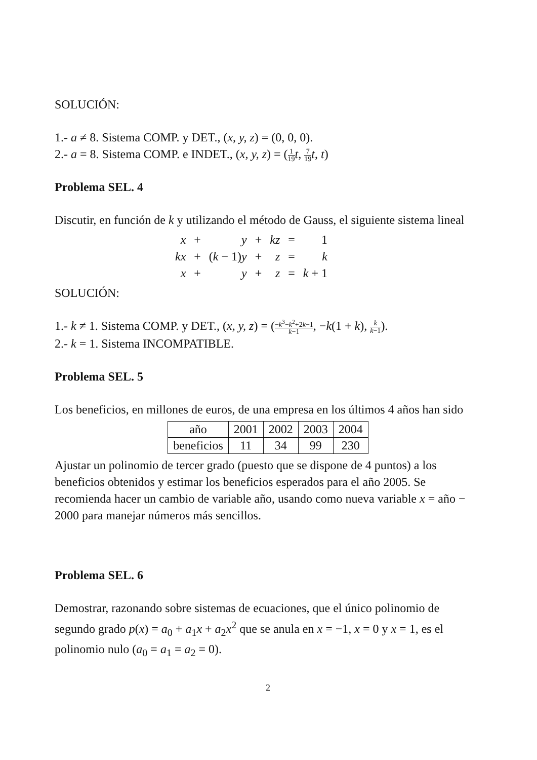SOLUCIÓN:
1.- a ≠ 8. Sistema COMP. y DET., (x, y, z) = (0, 0, 0).
2.- a = 8. Sistema COMP. e INDET., (x, y, z) = (1 19 t, 7 19 t, t)
Problema SEL. 4
Discutir, en función de k y utilizando el método de Gauss, el siguiente sistema lineal
| x | + | y | + | kz | = | 1 |
| kx | + | ( k − 1) y | + | z | = | k |
| x | + | y | + | z | = | k + 1 |
SOLUCIÓN:
1.- k ≠ 1. Sistema COMP. y DET., (x, y, z) = (−k<sup>3</sup>−k<sup>2</sup>+2k−1 k−1, −k(1 + k), k k−1).
2.- k = 1. Sistema INCOMPATIBLE.
Problema SEL. 5
Los beneficios, en millones de euros, de una empresa en los últimos 4 años han sido
| año | 2001 | 2002 | 2003 | 2004 |
| beneficios | 11 | 34 | 99 | 230 |
Ajustar un polinomio de tercer grado (puesto que se dispone de 4 puntos) a los beneficios obtenidos y estimar los beneficios esperados para el año 2005. Se recomienda hacer un cambio de variable año, usando como nueva variable x = año − 2000 para manejar números más sencillos.
Problema SEL. 6
Demostrar, razonando sobre sistemas de ecuaciones, que el único polinomio de segundo grado p(x) = a<sub>0</sub> + a<sub>1</sub>x + a<sub>2</sub>x<sup>2</sup> que se anula en x = −1, x = 0 y x = 1, es el polinomio nulo (a<sub>0</sub> = a<sub>1</sub> = a<sub>2</sub> = 0).
2